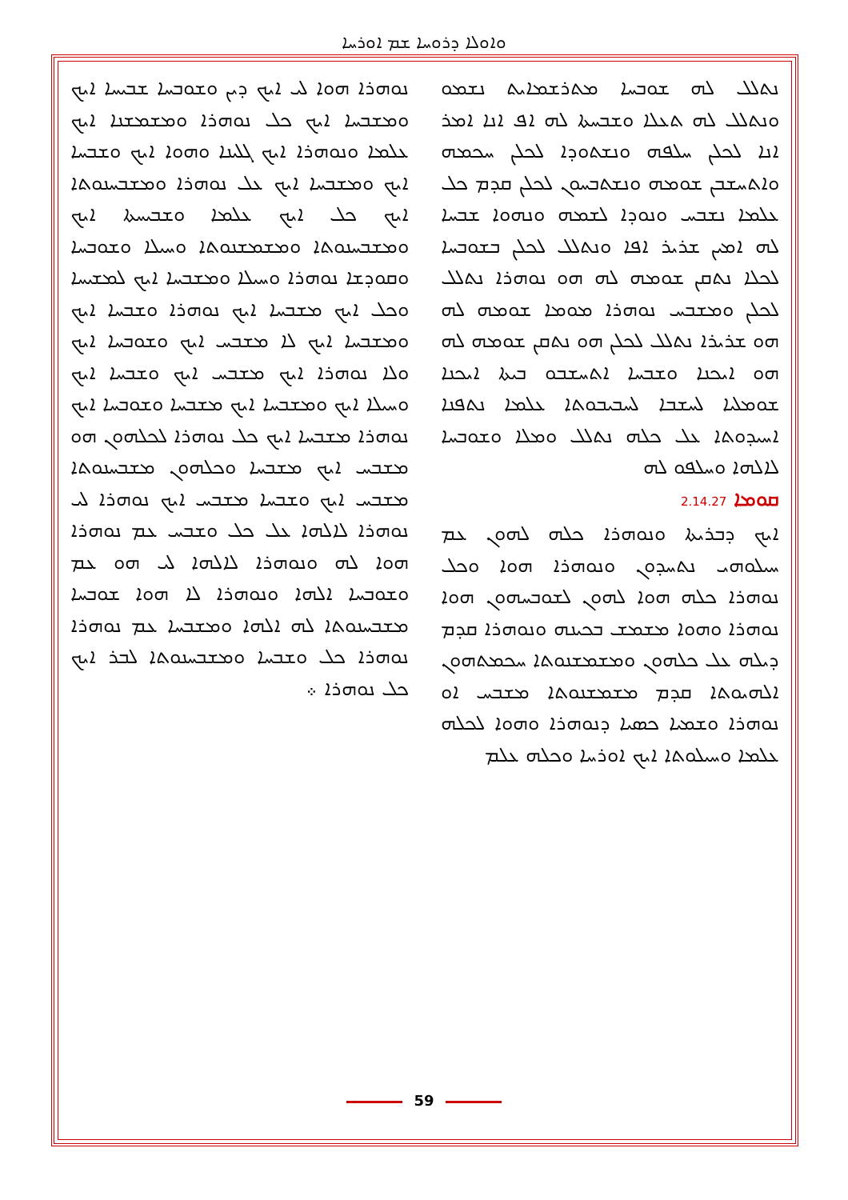ܘܐܘܠܐ ܕܪܘܚܐ ܫܡ ܐܘܪܚܐ
ܢܬܠܠ ܠܗ ܫܘܒܚܐ ܡܬܪܫܡܐܝܬ ܢܫܡܘ ܘܢܬܠܠ ܠܗ ܬܥܠܐ ܘܫܒܚܬܐ ܠܗ ܐܦ ܐܢܐ ܐܡܪ ܐܢܐ ܠܟܠܢ ܚܠܦܗ ܘܢܫܬܘܕܐ ܠܟܠܢ ܚܟܡܗ ܘܐܬܚܫܒܢ ܫܘܡܗ ܘܢܫܬܒܚܘܢ ܠܟܠܢ ܩܕܡ ܟܠ ܥܠܡܐ ܢܫܒܚ ܘܢܘܕܐ ܠܫܡܗ ܘܢܗܘܐ ܫܒܚܐ ܠܗ ܐܡܝܢ ܫܪܝܪ ܐܦܐ ܘܢܬܠܠ ܠܟܠܢ ܒܫܘܒܚܐ ܠܟܠܐ ܢܬܩܢ ܫܘܡܗ ܠܗ ܗܘ ܢܘܗܪܐ ܢܬܠܠ ܠܟܠܢ ܘܡܫܒܚ ܢܘܗܪܐ ܡܘܡܐ ܫܘܡܗ ܠܗ ܗܘ ܫܪܝܪܐ ܢܬܠܠ ܠܟܠܢ ܗܘ ܢܬܩܢ ܫܘܡܗ ܠܗ ܗܘ ܐܝܟܢܐ ܘܫܒܚܐ ܐܬܚܫܒܘ ܒܝܬܐ ܐܝܟܢܐ ܫܘܡܠܝܐ ܠܚܫܒܐ ܠܚܒܝܒܘܬܐ ܥܠܡܐ ܢܬܦܢܐ ܐܚܝܕܘܬܐ ܥܠ ܟܠܗ ܢܬܠܠ ܘܡܠܐ ܘܫܘܒܚܐ ܠܐܠܗܐ ܘܚܠܦܘ ܠܗ
ܩܘܡܐ 2.14.27
ܐܝܟ ܕܒܪܝܬܐ ܘܢܘܗܪܐ ܟܠܗ ܠܗܘܢ ܥܡ ܚܝܠܘܗܝ ܢܬܚܕܘܢ ܘܢܘܗܪܐ ܗܘܐ ܘܟܠ ܢܘܗܪܐ ܟܠܗ ܗܘܐ ܠܗܘܢ ܠܫܘܒܚܗܘܢ ܗܘܐ ܢܘܗܪܐ ܘܗܘܐ ܡܫܡܫ ܒܟܝܢܗ ܘܢܘܗܪܐ ܩܕܡ ܕܝܠܗ ܥܠ ܟܠܗܘܢ ܘܡܫܡܫܢܘܬܐ ܚܟܡܬܗܘܢ ܐܠܗܝܘܬܐ ܩܕܡ ܡܫܡܫܢܘܬܐ ܡܫܒܚ ܐܘ ܢܘܗܪܐ ܘܫܡܝܐ ܟܣܝܐ ܕܢܘܗܪܐ ܘܗܘܐ ܠܟܠܗ ܥܠܡܐ ܘܚܝܠܘܬܐ ܐܝܟ ܐܘܪܚܐ ܘܟܠܗ ܥܠܡ
ܢܘܗܪܐ ܗܘܐ ܠܝ ܐܝܟ ܕܝܢ ܘܫܘܒܚܐ ܫܒܝܚܐ ܐܝܟ ܘܡܫܒܚܐ ܐܝܟ ܟܠ ܢܘܗܪܐ ܘܡܫܡܫܢܐ ܐܝܟ ܥܠܡܐ ܘܢܘܗܪܐ ܐܝܟ ܓܠܝܢܐ ܘܗܘܐ ܐܝܟ ܘܫܒܚܐ ܐܝܟ ܘܡܫܒܚܐ ܐܝܟ ܥܠ ܢܘܗܪܐ ܘܡܫܒܚܢܘܬܐ ܐܝܟ ܟܠ ܐܝܟ ܥܠܡܐ ܘܫܒܝܚܬܐ ܐܝܟ ܘܡܫܒܚܢܘܬܐ ܘܡܫܡܫܢܘܬܐ ܘܚܝܠܐ ܘܫܘܒܚܐ ܘܩܘܕܫܐ ܢܘܗܪܐ ܘܚܝܠܐ ܘܡܫܒܚܐ ܐܝܟ ܠܡܫܝܚܐ ܘܟܠ ܐܝܟ ܡܫܒܚܐ ܐܝܟ ܢܘܗܪܐ ܘܫܒܚܐ ܐܝܟ ܘܡܫܒܚܐ ܐܝܟ ܠܐ ܡܫܒܚ ܐܝܟ ܘܫܘܒܚܐ ܐܝܟ ܘܠܐ ܢܘܗܪܐ ܐܝܟ ܡܫܒܚ ܐܝܟ ܘܫܒܚܐ ܐܝܟ ܘܚܝܠܐ ܐܝܟ ܘܡܫܒܚܐ ܐܝܟ ܡܫܒܚܐ ܘܫܘܒܚܐ ܐܝܟ ܢܘܗܪܐ ܡܫܒܚܐ ܐܝܟ ܟܠ ܢܘܗܪܐ ܠܟܠܗܘܢ ܗܘ ܡܫܒܚ ܐܝܟ ܡܫܒܚܐ ܘܟܠܗܘܢ ܡܫܒܚܢܘܬܐ ܡܫܒܚ ܐܝܟ ܘܫܒܚܐ ܡܫܒܚ ܐܝܟ ܢܘܗܪܐ ܠܝ ܢܘܗܪܐ ܠܐܠܗܐ ܥܠ ܟܠ ܘܫܒܚ ܥܡ ܢܘܗܪܐ ܗܘܐ ܠܗ ܘܢܘܗܪܐ ܠܐܠܗܐ ܠܝ ܗܘ ܥܡ ܘܫܘܒܚܐ ܐܠܗܐ ܘܢܘܗܪܐ ܠܐ ܗܘܐ ܫܘܒܚܐ ܡܫܒܚܢܘܬܐ ܠܗ ܐܠܗܐ ܘܡܫܒܚܐ ܥܡ ܢܘܗܪܐ ܢܘܗܪܐ ܟܠ ܘܫܒܚܐ ܘܡܫܒܚܢܘܬܐ ܠܒܪ ܐܝܟ ܟܠ ܢܘܗܪܐ ܀
59